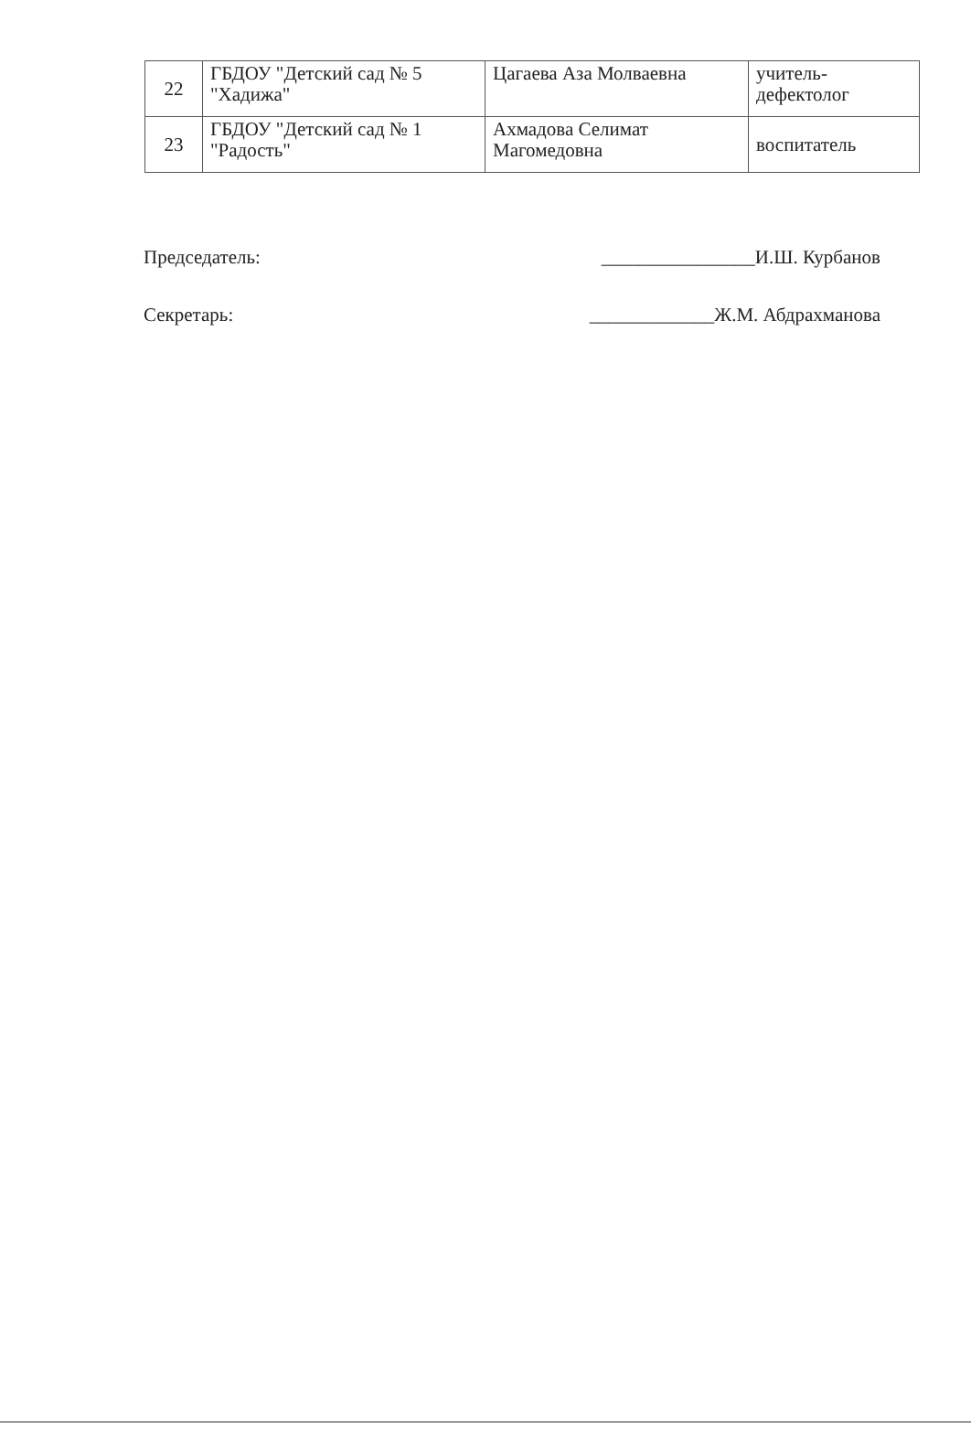| 22 | ГБДОУ "Детский сад № 5 "Хадижа" | Цагаева Аза Молваевна | учитель-дефектолог |
| 23 | ГБДОУ "Детский сад № 1 "Радость" | Ахмадова Селимат Магомедовна | воспитатель |
Председатель: ________________И.Ш. Курбанов
Секретарь: _____________Ж.М. Абдрахманова